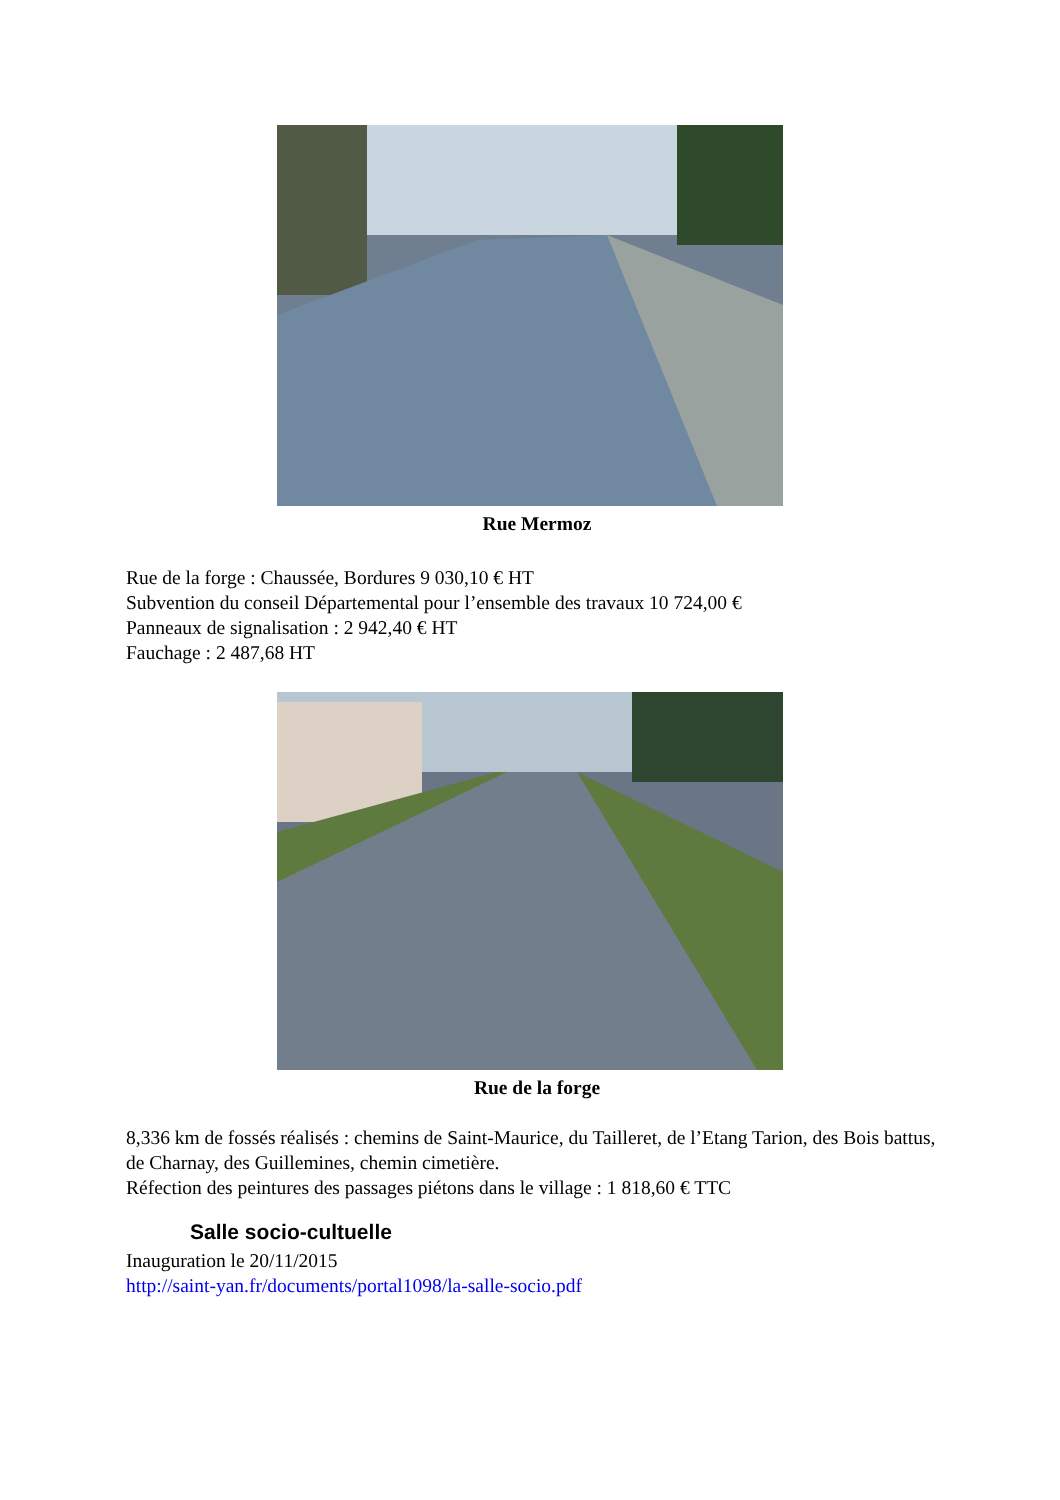Rue Mermoz
Rue de la forge : Chaussée, Bordures 9 030,10 € HT
Subvention du conseil Départemental pour l’ensemble des travaux 10 724,00 €
Panneaux de signalisation : 2 942,40 € HT
Fauchage : 2 487,68 HT
Rue de la forge
8,336 km de fossés réalisés : chemins de Saint-Maurice, du Tailleret, de l’Etang Tarion, des Bois battus, de Charnay, des Guillemines, chemin cimetière.
Réfection des peintures des passages piétons dans le village : 1 818,60 € TTC
Salle socio-cultuelle
Inauguration le 20/11/2015
http://saint-yan.fr/documents/portal1098/la-salle-socio.pdf